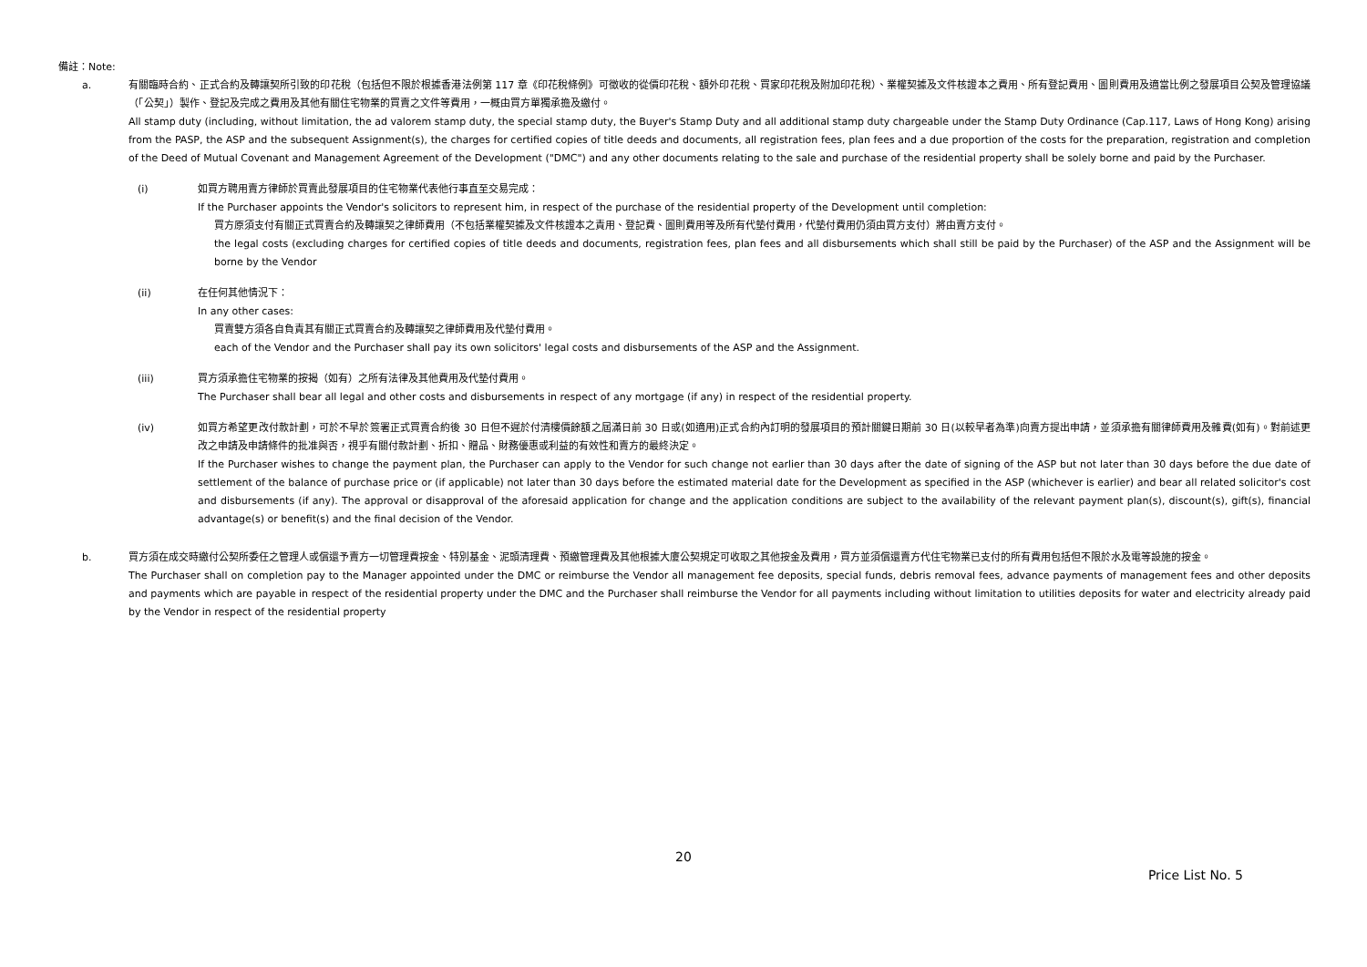備註：Note:
a. 有關臨時合約、正式合約及轉讓契所引致的印花稅（包括但不限於根據香港法例第 117 章《印花稅條例》可徵收的從價印花稅、額外印花稅、買家印花稅及附加印花稅）、業權契據及文件核證本之費用、所有登記費用、圖則費用及適當比例之發展項目公契及管理協議（「公契」）製作、登記及完成之費用及其他有關住宅物業的買賣之文件等費用，一概由買方單獨承擔及繳付。
All stamp duty (including, without limitation, the ad valorem stamp duty, the special stamp duty, the Buyer's Stamp Duty and all additional stamp duty chargeable under the Stamp Duty Ordinance (Cap.117, Laws of Hong Kong) arising from the PASP, the ASP and the subsequent Assignment(s), the charges for certified copies of title deeds and documents, all registration fees, plan fees and a due proportion of the costs for the preparation, registration and completion of the Deed of Mutual Covenant and Management Agreement of the Development ("DMC") and any other documents relating to the sale and purchase of the residential property shall be solely borne and paid by the Purchaser.
(i) 如買方聘用賣方律師於買賣此發展項目的住宅物業代表他行事直至交易完成：
If the Purchaser appoints the Vendor's solicitors to represent him, in respect of the purchase of the residential property of the Development until completion:
買方原須支付有關正式買賣合約及轉讓契之律師費用（不包括業權契據及文件核證本之責用、登記費、圖則費用等及所有代墊付費用，代墊付費用仍須由買方支付）將由賣方支付。
the legal costs (excluding charges for certified copies of title deeds and documents, registration fees, plan fees and all disbursements which shall still be paid by the Purchaser) of the ASP and the Assignment will be borne by the Vendor
(ii) 在任何其他情況下：
In any other cases:
買賣雙方須各自負責其有關正式買賣合約及轉讓契之律師費用及代墊付費用。
each of the Vendor and the Purchaser shall pay its own solicitors' legal costs and disbursements of the ASP and the Assignment.
(iii) 買方須承擔住宅物業的按揭（如有）之所有法律及其他費用及代墊付費用。
The Purchaser shall bear all legal and other costs and disbursements in respect of any mortgage (if any) in respect of the residential property.
(iv) 如買方希望更改付款計劃，可於不早於簽署正式買賣合約後 30 日但不遲於付清樓價餘額之屆滿日前 30 日或(如適用)正式合約內訂明的發展項目的預計關鍵日期前 30 日(以較早者為準)向賣方提出申請，並須承擔有關律師費用及雜費(如有)。對前述更改之申請及申請條件的批准與否，視乎有關付款計劃、折扣、贈品、財務優惠或利益的有效性和賣方的最終決定。
If the Purchaser wishes to change the payment plan, the Purchaser can apply to the Vendor for such change not earlier than 30 days after the date of signing of the ASP but not later than 30 days before the due date of settlement of the balance of purchase price or (if applicable) not later than 30 days before the estimated material date for the Development as specified in the ASP (whichever is earlier) and bear all related solicitor's cost and disbursements (if any). The approval or disapproval of the aforesaid application for change and the application conditions are subject to the availability of the relevant payment plan(s), discount(s), gift(s), financial advantage(s) or benefit(s) and the final decision of the Vendor.
b. 買方須在成交時繳付公契所委任之管理人或償還予賣方一切管理費按金、特別基金、泥頭清理費、預繳管理費及其他根據大廈公契規定可收取之其他按金及費用，買方並須償還賣方代住宅物業已支付的所有費用包括但不限於水及電等設施的按金。
The Purchaser shall on completion pay to the Manager appointed under the DMC or reimburse the Vendor all management fee deposits, special funds, debris removal fees, advance payments of management fees and other deposits and payments which are payable in respect of the residential property under the DMC and the Purchaser shall reimburse the Vendor for all payments including without limitation to utilities deposits for water and electricity already paid by the Vendor in respect of the residential property
20
Price List No. 5